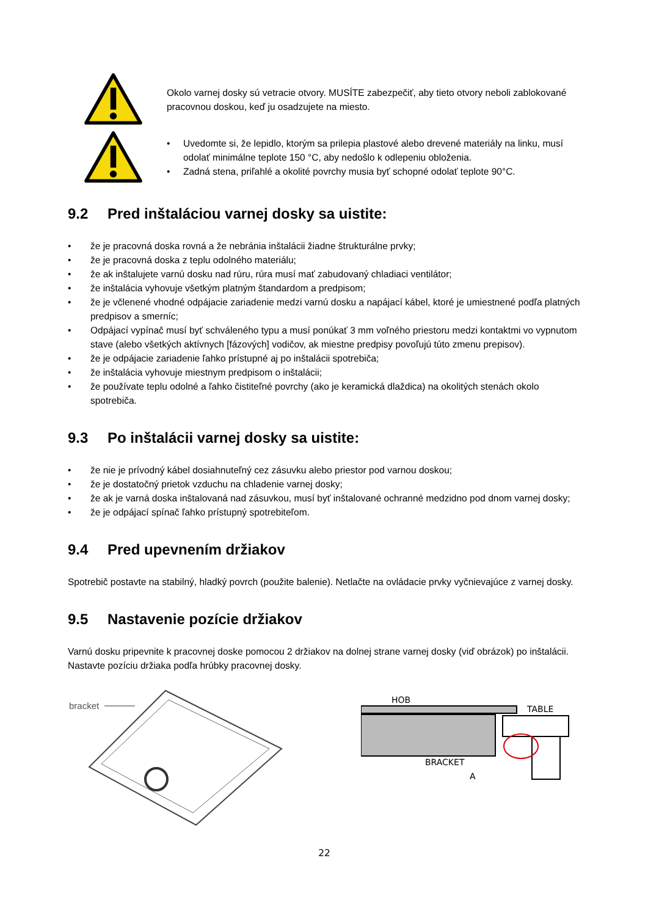Okolo varnej dosky sú vetracie otvory. MUSÍTE zabezpečiť, aby tieto otvory neboli zablokované pracovnou doskou, keď ju osadzujete na miesto.
• Uvedomte si, že lepidlo, ktorým sa prilepia plastové alebo drevené materiály na linku, musí odolať minimálne teplote 150 °C, aby nedošlo k odlepeniu obloženia.
• Zadná stena, priľahlé a okolité povrchy musia byť schopné odolať teplote 90°C.
9.2 Pred inštaláciou varnej dosky sa uistite:
• že je pracovná doska rovná a že nebránia inštalácii žiadne štrukturálne prvky;
• že je pracovná doska z teplu odolného materiálu;
• že ak inštalujete varnú dosku nad rúru, rúra musí mať zabudovaný chladiaci ventilátor;
• že inštalácia vyhovuje všetkým platným štandardom a predpisom;
• že je včlenené vhodné odpájacie zariadenie medzi varnú dosku a napájací kábel, ktoré je umiestnené podľa platných predpisov a smerníc;
• Odpájací vypínač musí byť schváleného typu a musí ponúkať 3 mm voľného priestoru medzi kontaktmi vo vypnutom stave (alebo všetkých aktívnych [fázových] vodičov, ak miestne predpisy povoľujú túto zmenu prepisov).
• že je odpájacie zariadenie ľahko prístupné aj po inštalácii spotrebiča;
• že inštalácia vyhovuje miestnym predpisom o inštalácii;
• že používate teplu odolné a ľahko čistiteľné povrchy (ako je keramická dlaždica) na okolitých stenách okolo spotrebiča.
9.3 Po inštalácii varnej dosky sa uistite:
• že nie je prívodný kábel dosiahnuteľný cez zásuvku alebo priestor pod varnou doskou;
• že je dostatočný prietok vzduchu na chladenie varnej dosky;
• že ak je varná doska inštalovaná nad zásuvkou, musí byť inštalované ochranné medzidno pod dnom varnej dosky;
• že je odpájací spínač ľahko prístupný spotrebiteľom.
9.4 Pred upevnením držiakov
Spotrebič postavte na stabilný, hladký povrch (použite balenie). Netlačte na ovládacie prvky vyčnievajúce z varnej dosky.
9.5 Nastavenie pozície držiakov
Varnú dosku pripevnite k pracovnej doske pomocou 2 držiakov na dolnej strane varnej dosky (viď obrázok) po inštalácii. Nastavte pozíciu držiaka podľa hrúbky pracovnej dosky.
bracket
HOB
TABLE
BRACKET
A
22